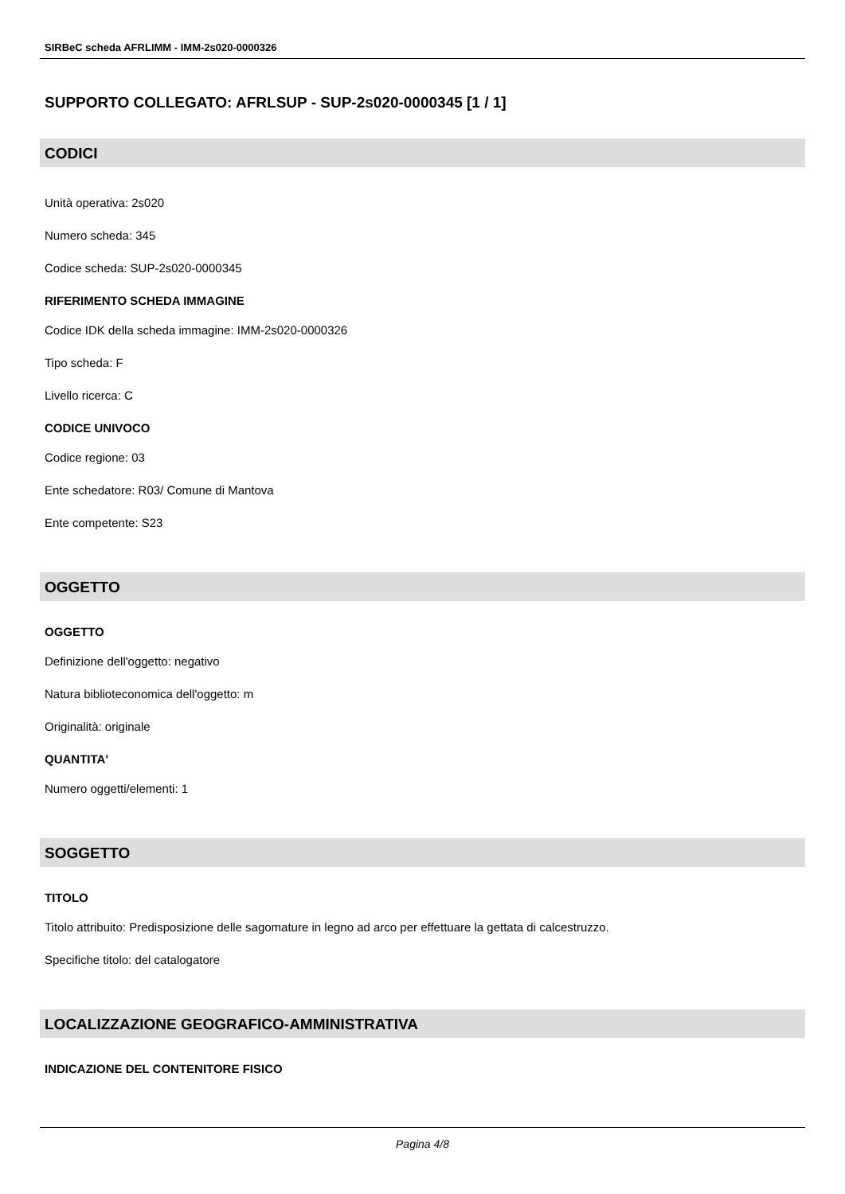SIRBeC scheda AFRLIMM - IMM-2s020-0000326
SUPPORTO COLLEGATO: AFRLSUP - SUP-2s020-0000345 [1 / 1]
CODICI
Unità operativa: 2s020
Numero scheda: 345
Codice scheda: SUP-2s020-0000345
RIFERIMENTO SCHEDA IMMAGINE
Codice IDK della scheda immagine: IMM-2s020-0000326
Tipo scheda: F
Livello ricerca: C
CODICE UNIVOCO
Codice regione: 03
Ente schedatore: R03/ Comune di Mantova
Ente competente: S23
OGGETTO
OGGETTO
Definizione dell'oggetto: negativo
Natura biblioteconomica dell'oggetto: m
Originalità: originale
QUANTITA'
Numero oggetti/elementi: 1
SOGGETTO
TITOLO
Titolo attribuito: Predisposizione delle sagomature in legno ad arco per effettuare la gettata di calcestruzzo.
Specifiche titolo: del catalogatore
LOCALIZZAZIONE GEOGRAFICO-AMMINISTRATIVA
INDICAZIONE DEL CONTENITORE FISICO
Pagina 4/8